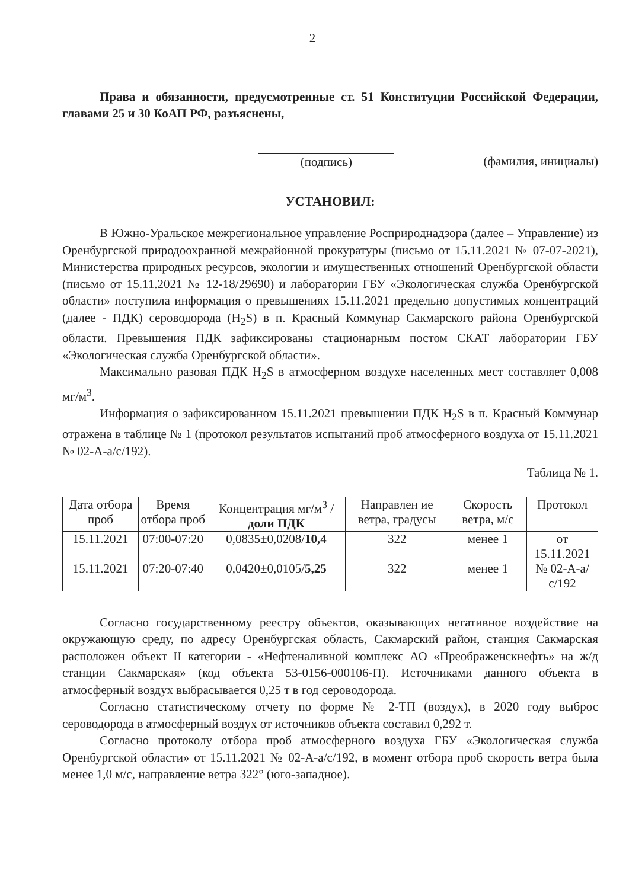2
Права и обязанности, предусмотренные ст. 51 Конституции Российской Федерации, главами 25 и 30 КоАП РФ, разъяснены,
(подпись) (фамилия, инициалы)
УСТАНОВИЛ:
В Южно-Уральское межрегиональное управление Росприроднадзора (далее – Управление) из Оренбургской природоохранной межрайонной прокуратуры (письмо от 15.11.2021 № 07-07-2021), Министерства природных ресурсов, экологии и имущественных отношений Оренбургской области (письмо от 15.11.2021 № 12-18/29690) и лаборатории ГБУ «Экологическая служба Оренбургской области» поступила информация о превышениях 15.11.2021 предельно допустимых концентраций (далее - ПДК) сероводорода (H<sub>2</sub>S) в п. Красный Коммунар Сакмарского района Оренбургской области. Превышения ПДК зафиксированы стационарным постом СКАТ лаборатории ГБУ «Экологическая служба Оренбургской области».
Максимально разовая ПДК H<sub>2</sub>S в атмосферном воздухе населенных мест составляет 0,008 мг/м<sup>3</sup>.
Информация о зафиксированном 15.11.2021 превышении ПДК H<sub>2</sub>S в п. Красный Коммунар отражена в таблице № 1 (протокол результатов испытаний проб атмосферного воздуха от 15.11.2021 № 02-А-а/с/192).
Таблица № 1.
| Дата отбора проб | Время отбора проб | Концентрация мг/м<sup>3</sup> / доли ПДК | Направлен ие ветра, градусы | Скорость ветра, м/с | Протокол |
| --- | --- | --- | --- | --- | --- |
| 15.11.2021 | 07:00-07:20 | 0,0835±0,0208/ 10,4 | 322 | менее 1 | от 15.11.2021 № 02-А-а/с/192 |
| 15.11.2021 | 07:20-07:40 | 0,0420±0,0105/ 5,25 | 322 | менее 1 | |
Согласно государственному реестру объектов, оказывающих негативное воздействие на окружающую среду, по адресу Оренбургская область, Сакмарский район, станция Сакмарская расположен объект II категории - «Нефтеналивной комплекс АО «Преображенскнефть» на ж/д станции Сакмарская» (код объекта 53-0156-000106-П). Источниками данного объекта в атмосферный воздух выбрасывается 0,25 т в год сероводорода.
Согласно статистическому отчету по форме № 2-ТП (воздух), в 2020 году выброс сероводорода в атмосферный воздух от источников объекта составил 0,292 т.
Согласно протоколу отбора проб атмосферного воздуха ГБУ «Экологическая служба Оренбургской области» от 15.11.2021 № 02-А-а/с/192, в момент отбора проб скорость ветра была менее 1,0 м/с, направление ветра 322° (юго-западное).